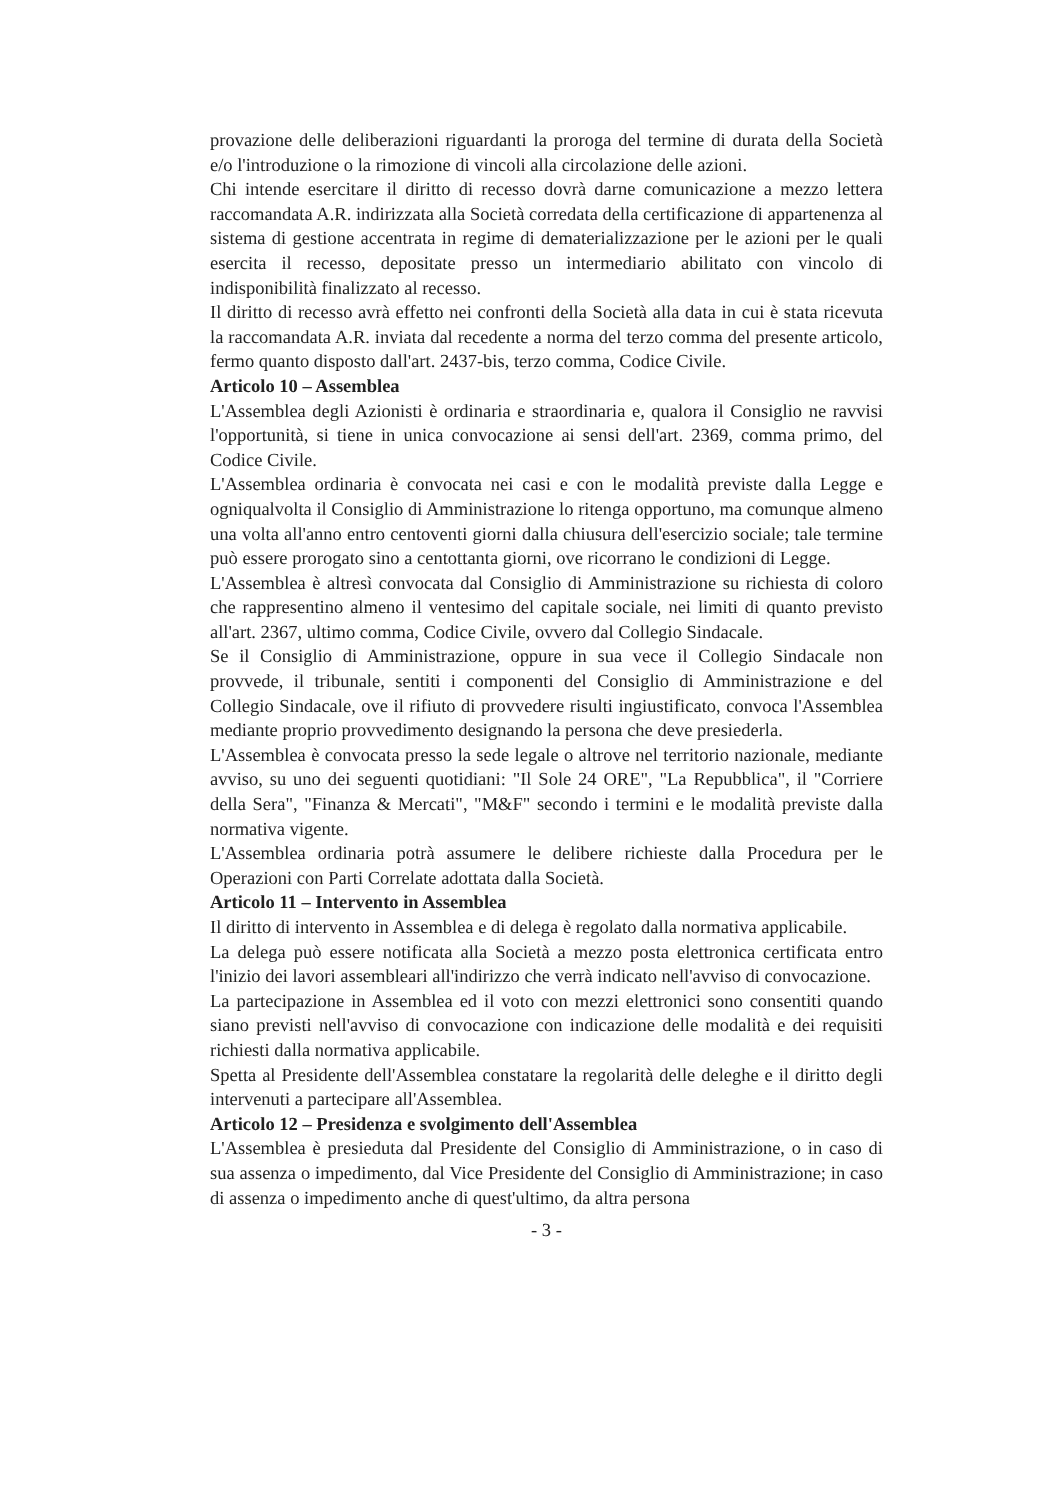provazione delle deliberazioni riguardanti la proroga del termine di durata della Società e/o l'introduzione o la rimozione di vincoli alla circolazione delle azioni.
Chi intende esercitare il diritto di recesso dovrà darne comunicazione a mezzo lettera raccomandata A.R. indirizzata alla Società corredata della certificazione di appartenenza al sistema di gestione accentrata in regime di dematerializzazione per le azioni per le quali esercita il recesso, depositate presso un intermediario abilitato con vincolo di indisponibilità finalizzato al recesso.
Il diritto di recesso avrà effetto nei confronti della Società alla data in cui è stata ricevuta la raccomandata A.R. inviata dal recedente a norma del terzo comma del presente articolo, fermo quanto disposto dall'art. 2437-bis, terzo comma, Codice Civile.
Articolo 10 – Assemblea
L'Assemblea degli Azionisti è ordinaria e straordinaria e, qualora il Consiglio ne ravvisi l'opportunità, si tiene in unica convocazione ai sensi dell'art. 2369, comma primo, del Codice Civile.
L'Assemblea ordinaria è convocata nei casi e con le modalità previste dalla Legge e ogniqualvolta il Consiglio di Amministrazione lo ritenga opportuno, ma comunque almeno una volta all'anno entro centoventi giorni dalla chiusura dell'esercizio sociale; tale termine può essere prorogato sino a centottanta giorni, ove ricorrano le condizioni di Legge.
L'Assemblea è altresì convocata dal Consiglio di Amministrazione su richiesta di coloro che rappresentino almeno il ventesimo del capitale sociale, nei limiti di quanto previsto all'art. 2367, ultimo comma, Codice Civile, ovvero dal Collegio Sindacale.
Se il Consiglio di Amministrazione, oppure in sua vece il Collegio Sindacale non provvede, il tribunale, sentiti i componenti del Consiglio di Amministrazione e del Collegio Sindacale, ove il rifiuto di provvedere risulti ingiustificato, convoca l'Assemblea mediante proprio provvedimento designando la persona che deve presiederla.
L'Assemblea è convocata presso la sede legale o altrove nel territorio nazionale, mediante avviso, su uno dei seguenti quotidiani: "Il Sole 24 ORE", "La Repubblica", il "Corriere della Sera", "Finanza & Mercati", "M&F" secondo i termini e le modalità previste dalla normativa vigente.
L'Assemblea ordinaria potrà assumere le delibere richieste dalla Procedura per le Operazioni con Parti Correlate adottata dalla Società.
Articolo 11 – Intervento in Assemblea
Il diritto di intervento in Assemblea e di delega è regolato dalla normativa applicabile.
La delega può essere notificata alla Società a mezzo posta elettronica certificata entro l'inizio dei lavori assembleari all'indirizzo che verrà indicato nell'avviso di convocazione.
La partecipazione in Assemblea ed il voto con mezzi elettronici sono consentiti quando siano previsti nell'avviso di convocazione con indicazione delle modalità e dei requisiti richiesti dalla normativa applicabile.
Spetta al Presidente dell'Assemblea constatare la regolarità delle deleghe e il diritto degli intervenuti a partecipare all'Assemblea.
Articolo 12 – Presidenza e svolgimento dell'Assemblea
L'Assemblea è presieduta dal Presidente del Consiglio di Amministrazione, o in caso di sua assenza o impedimento, dal Vice Presidente del Consiglio di Amministrazione; in caso di assenza o impedimento anche di quest'ultimo, da altra persona
- 3 -